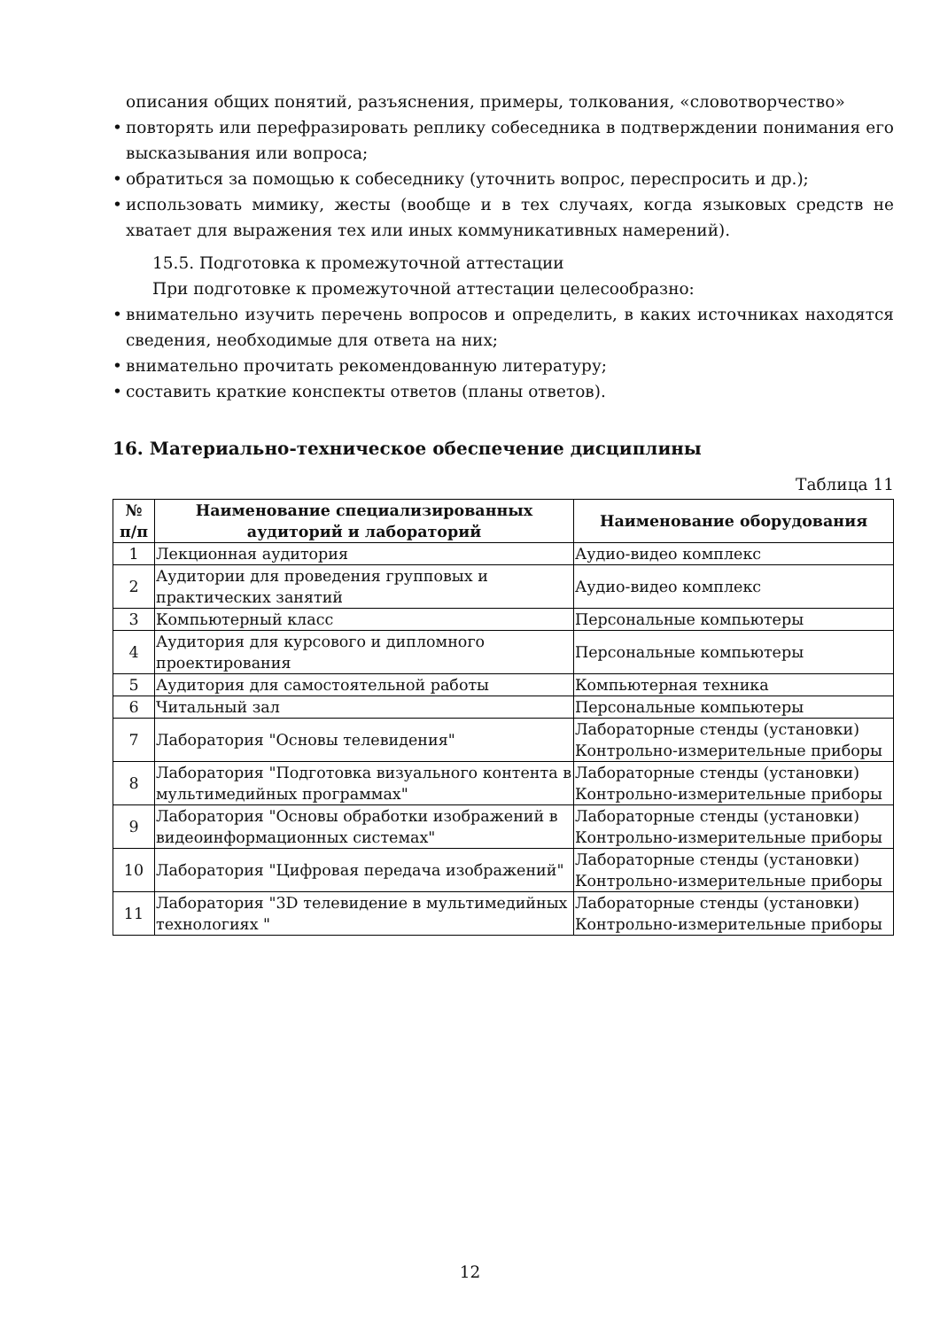описания общих понятий, разъяснения, примеры, толкования, «словотворчество»
• повторять или перефразировать реплику собеседника в подтверждении понимания его высказывания или вопроса;
• обратиться за помощью к собеседнику (уточнить вопрос, переспросить и др.);
• использовать мимику, жесты (вообще и в тех случаях, когда языковых средств не хватает для выражения тех или иных коммуникативных намерений).
15.5. Подготовка к промежуточной аттестации
При подготовке к промежуточной аттестации целесообразно:
• внимательно изучить перечень вопросов и определить, в каких источниках находятся сведения, необходимые для ответа на них;
• внимательно прочитать рекомендованную литературу;
• составить краткие конспекты ответов (планы ответов).
16. Материально-техническое обеспечение дисциплины
Таблица 11
| № п/п | Наименование специализированных аудиторий и лабораторий | Наименование оборудования |
| --- | --- | --- |
| 1 | Лекционная аудитория | Аудио-видео комплекс |
| 2 | Аудитории для проведения групповых и практических занятий | Аудио-видео комплекс |
| 3 | Компьютерный класс | Персональные компьютеры |
| 4 | Аудитория для курсового и дипломного проектирования | Персональные компьютеры |
| 5 | Аудитория для самостоятельной работы | Компьютерная техника |
| 6 | Читальный зал | Персональные компьютеры |
| 7 | Лаборатория "Основы телевидения" | Лабораторные стенды (установки) Контрольно-измерительные приборы |
| 8 | Лаборатория "Подготовка визуального контента в мультимедийных программах" | Лабораторные стенды (установки) Контрольно-измерительные приборы |
| 9 | Лаборатория "Основы обработки изображений в видеоинформационных системах" | Лабораторные стенды (установки) Контрольно-измерительные приборы |
| 10 | Лаборатория "Цифровая передача изображений" | Лабораторные стенды (установки) Контрольно-измерительные приборы |
| 11 | Лаборатория "3D телевидение в мультимедийных технологиях " | Лабораторные стенды (установки) Контрольно-измерительные приборы |
12